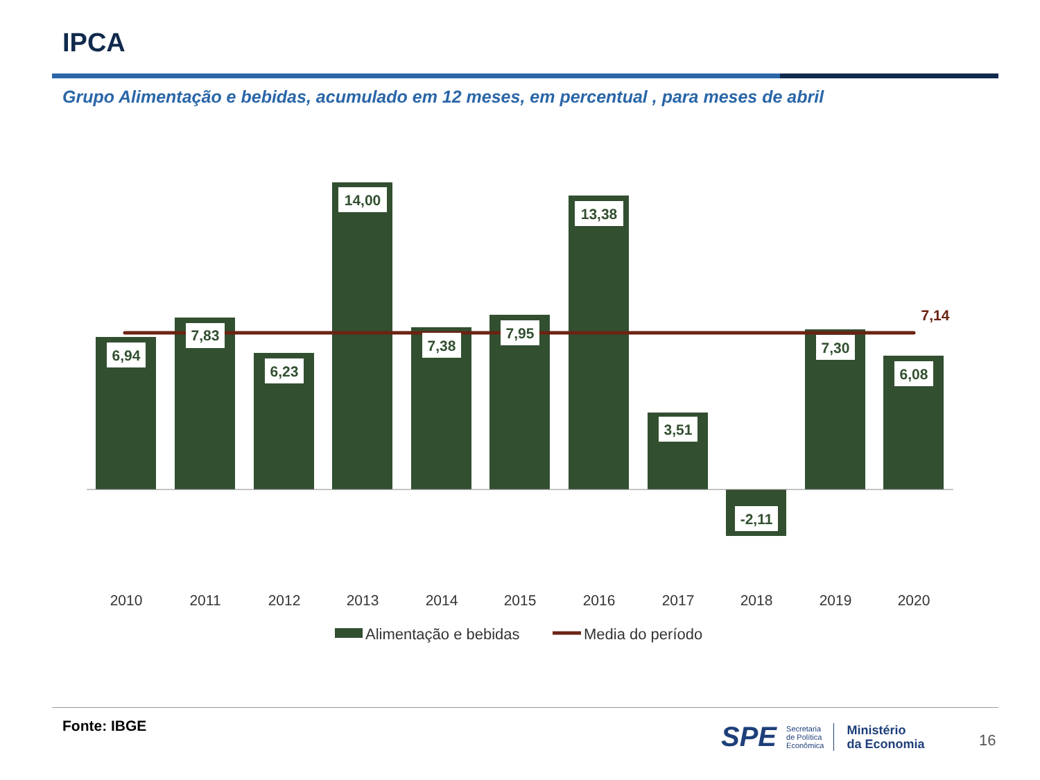IPCA
Grupo Alimentação e bebidas, acumulado em 12 meses, em percentual , para meses de abril
6,94
7,83
6,23
14,00
7,38
7,95
13,38
3,51
-2,11
7,30
6,08
7,14
2010
2011
2012
2013
2014
2015
2016
2017
2018
2019
2020
Alimentação e bebidas
Media do período
Fonte: IBGE
SPE Secretaria
de Política
Econômica Ministério
da Economia
16